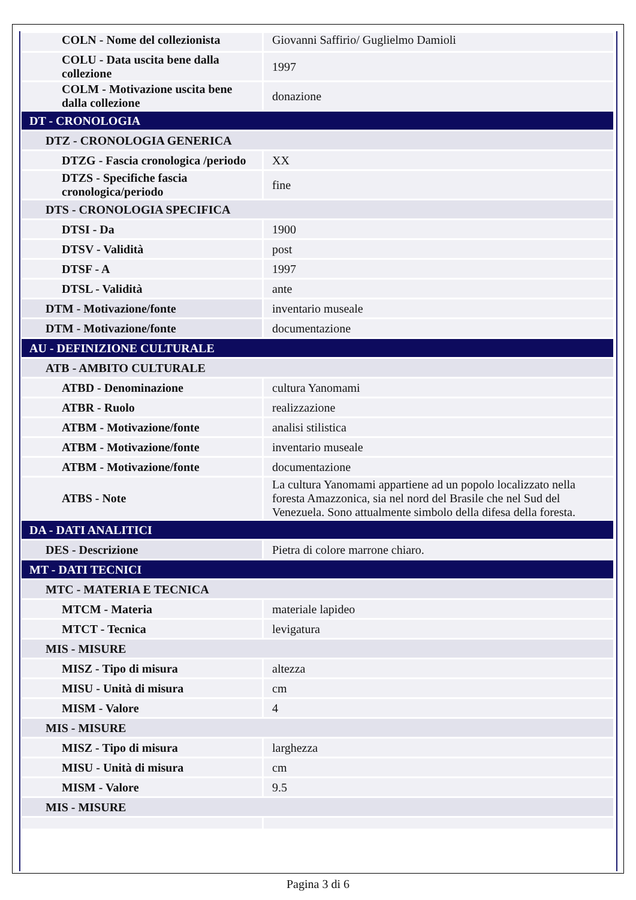| COLN - Nome del collezionista | Giovanni Saffirio/ Guglielmo Damioli |
| COLU - Data uscita bene dalla collezione | 1997 |
| COLM - Motivazione uscita bene dalla collezione | donazione |
| DT - CRONOLOGIA | |
| DTZ - CRONOLOGIA GENERICA | |
| DTZG - Fascia cronologica /periodo | XX |
| DTZS - Specifiche fascia cronologica/periodo | fine |
| DTS - CRONOLOGIA SPECIFICA | |
| DTSI - Da | 1900 |
| DTSV - Validità | post |
| DTSF - A | 1997 |
| DTSL - Validità | ante |
| DTM - Motivazione/fonte | inventario museale |
| DTM - Motivazione/fonte | documentazione |
| AU - DEFINIZIONE CULTURALE | |
| ATB - AMBITO CULTURALE | |
| ATBD - Denominazione | cultura Yanomami |
| ATBR - Ruolo | realizzazione |
| ATBM - Motivazione/fonte | analisi stilistica |
| ATBM - Motivazione/fonte | inventario museale |
| ATBM - Motivazione/fonte | documentazione |
| ATBS - Note | La cultura Yanomami appartiene ad un popolo localizzato nella foresta Amazzonica, sia nel nord del Brasile che nel Sud del Venezuela. Sono attualmente simbolo della difesa della foresta. |
| DA - DATI ANALITICI | |
| DES - Descrizione | Pietra di colore marrone chiaro. |
| MT - DATI TECNICI | |
| MTC - MATERIA E TECNICA | |
| MTCM - Materia | materiale lapideo |
| MTCT - Tecnica | levigatura |
| MIS - MISURE | |
| MISZ - Tipo di misura | altezza |
| MISU - Unità di misura | cm |
| MISM - Valore | 4 |
| MIS - MISURE | |
| MISZ - Tipo di misura | larghezza |
| MISU - Unità di misura | cm |
| MISM - Valore | 9.5 |
| MIS - MISURE | |
Pagina 3 di 6